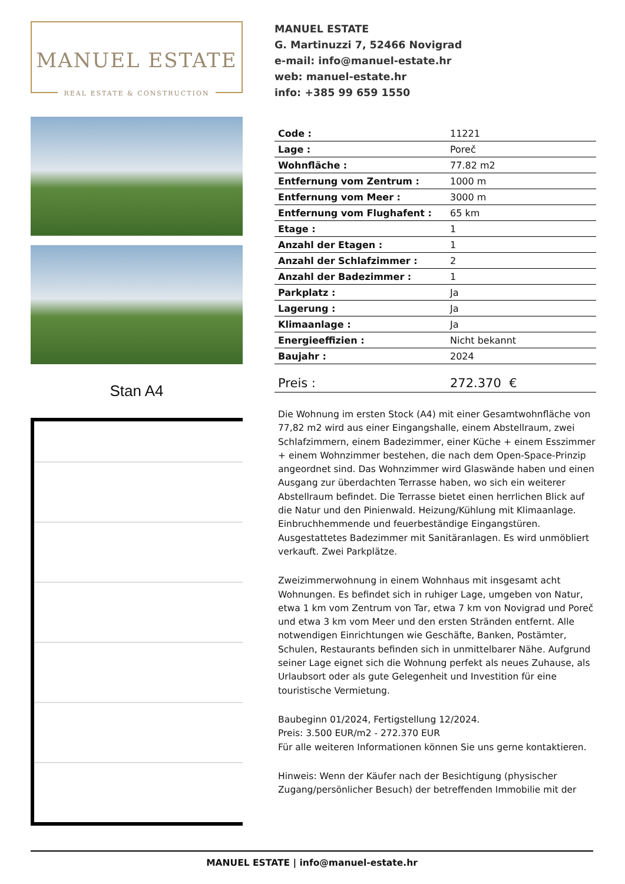MANUEL ESTATE
REAL ESTATE & CONSTRUCTION
Stan A4
MANUEL ESTATE
G. Martinuzzi 7, 52466 Novigrad
e-mail: info@manuel-estate.hr
web: manuel-estate.hr
info: +385 99 659 1550
| Code : | 11221 |
| Lage : | Poreč |
| Wohnfläche : | 77.82 m2 |
| Entfernung vom Zentrum : | 1000 m |
| Entfernung vom Meer : | 3000 m |
| Entfernung vom Flughafent : | 65 km |
| Etage : | 1 |
| Anzahl der Etagen : | 1 |
| Anzahl der Schlafzimmer : | 2 |
| Anzahl der Badezimmer : | 1 |
| Parkplatz : | Ja |
| Lagerung : | Ja |
| Klimaanlage : | Ja |
| Energieeffizien : | Nicht bekannt |
| Baujahr : | 2024 |
| Preis : | 272.370 € |
Die Wohnung im ersten Stock (A4) mit einer Gesamtwohnfläche von 77,82 m2 wird aus einer Eingangshalle, einem Abstellraum, zwei Schlafzimmern, einem Badezimmer, einer Küche + einem Esszimmer + einem Wohnzimmer bestehen, die nach dem Open-Space-Prinzip angeordnet sind. Das Wohnzimmer wird Glaswände haben und einen Ausgang zur überdachten Terrasse haben, wo sich ein weiterer Abstellraum befindet. Die Terrasse bietet einen herrlichen Blick auf die Natur und den Pinienwald. Heizung/Kühlung mit Klimaanlage. Einbruchhemmende und feuerbeständige Eingangstüren. Ausgestattetes Badezimmer mit Sanitäranlagen. Es wird unmöbliert verkauft. Zwei Parkplätze.
Zweizimmerwohnung in einem Wohnhaus mit insgesamt acht Wohnungen. Es befindet sich in ruhiger Lage, umgeben von Natur, etwa 1 km vom Zentrum von Tar, etwa 7 km von Novigrad und Poreč und etwa 3 km vom Meer und den ersten Stränden entfernt. Alle notwendigen Einrichtungen wie Geschäfte, Banken, Postämter, Schulen, Restaurants befinden sich in unmittelbarer Nähe. Aufgrund seiner Lage eignet sich die Wohnung perfekt als neues Zuhause, als Urlaubsort oder als gute Gelegenheit und Investition für eine touristische Vermietung.
Baubeginn 01/2024, Fertigstellung 12/2024.
Preis: 3.500 EUR/m2 - 272.370 EUR
Für alle weiteren Informationen können Sie uns gerne kontaktieren.
Hinweis: Wenn der Käufer nach der Besichtigung (physischer Zugang/persönlicher Besuch) der betreffenden Immobilie mit der
MANUEL ESTATE | info@manuel-estate.hr